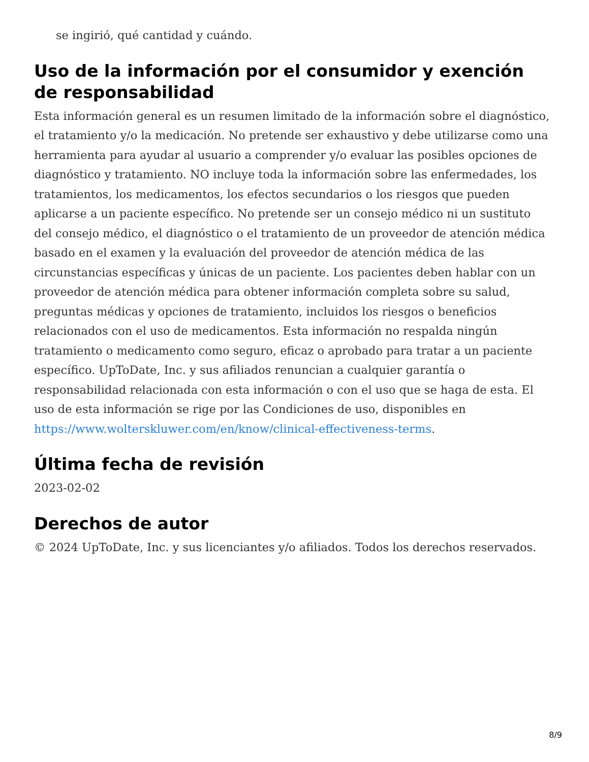se ingirió, qué cantidad y cuándo.
Uso de la información por el consumidor y exención de responsabilidad
Esta información general es un resumen limitado de la información sobre el diagnóstico, el tratamiento y/o la medicación. No pretende ser exhaustivo y debe utilizarse como una herramienta para ayudar al usuario a comprender y/o evaluar las posibles opciones de diagnóstico y tratamiento. NO incluye toda la información sobre las enfermedades, los tratamientos, los medicamentos, los efectos secundarios o los riesgos que pueden aplicarse a un paciente específico. No pretende ser un consejo médico ni un sustituto del consejo médico, el diagnóstico o el tratamiento de un proveedor de atención médica basado en el examen y la evaluación del proveedor de atención médica de las circunstancias específicas y únicas de un paciente. Los pacientes deben hablar con un proveedor de atención médica para obtener información completa sobre su salud, preguntas médicas y opciones de tratamiento, incluidos los riesgos o beneficios relacionados con el uso de medicamentos. Esta información no respalda ningún tratamiento o medicamento como seguro, eficaz o aprobado para tratar a un paciente específico. UpToDate, Inc. y sus afiliados renuncian a cualquier garantía o responsabilidad relacionada con esta información o con el uso que se haga de esta. El uso de esta información se rige por las Condiciones de uso, disponibles en https://www.wolterskluwer.com/en/know/clinical-effectiveness-terms.
Última fecha de revisión
2023-02-02
Derechos de autor
© 2024 UpToDate, Inc. y sus licenciantes y/o afiliados. Todos los derechos reservados.
8/9